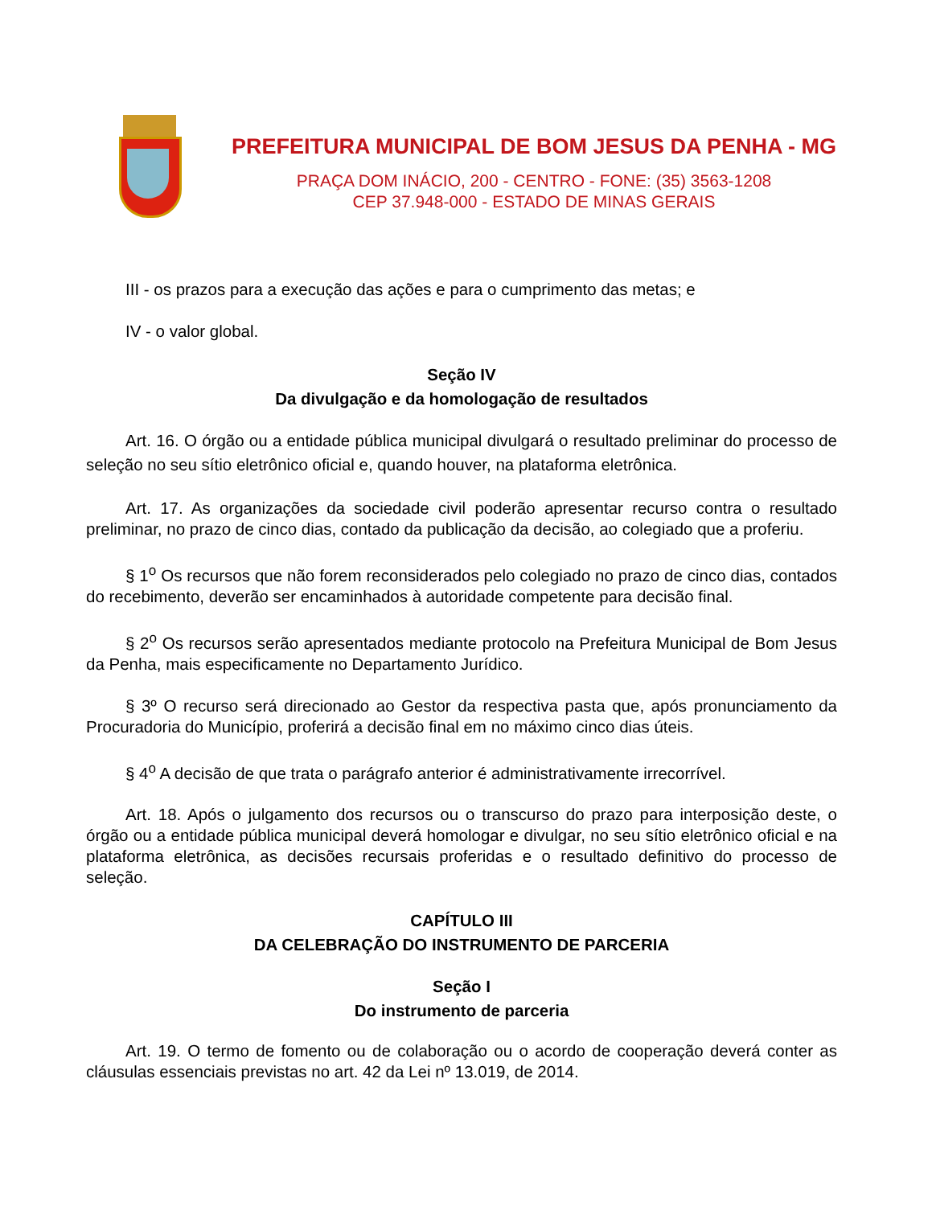PREFEITURA MUNICIPAL DE BOM JESUS DA PENHA - MG
PRAÇA DOM INÁCIO, 200 - CENTRO - FONE: (35) 3563-1208
CEP 37.948-000 - ESTADO DE MINAS GERAIS
III - os prazos para a execução das ações e para o cumprimento das metas; e
IV - o valor global.
Seção IV
Da divulgação e da homologação de resultados
Art. 16. O órgão ou a entidade pública municipal divulgará o resultado preliminar do processo de seleção no seu sítio eletrônico oficial e, quando houver, na plataforma eletrônica.
Art. 17. As organizações da sociedade civil poderão apresentar recurso contra o resultado preliminar, no prazo de cinco dias, contado da publicação da decisão, ao colegiado que a proferiu.
§ 1<sup>o</sup> Os recursos que não forem reconsiderados pelo colegiado no prazo de cinco dias, contados do recebimento, deverão ser encaminhados à autoridade competente para decisão final.
§ 2<sup>o</sup> Os recursos serão apresentados mediante protocolo na Prefeitura Municipal de Bom Jesus da Penha, mais especificamente no Departamento Jurídico.
§ 3º O recurso será direcionado ao Gestor da respectiva pasta que, após pronunciamento da Procuradoria do Município, proferirá a decisão final em no máximo cinco dias úteis.
§ 4<sup>o</sup> A decisão de que trata o parágrafo anterior é administrativamente irrecorrível.
Art. 18. Após o julgamento dos recursos ou o transcurso do prazo para interposição deste, o órgão ou a entidade pública municipal deverá homologar e divulgar, no seu sítio eletrônico oficial e na plataforma eletrônica, as decisões recursais proferidas e o resultado definitivo do processo de seleção.
CAPÍTULO III
DA CELEBRAÇÃO DO INSTRUMENTO DE PARCERIA
Seção I
Do instrumento de parceria
Art. 19. O termo de fomento ou de colaboração ou o acordo de cooperação deverá conter as cláusulas essenciais previstas no art. 42 da Lei nº 13.019, de 2014.